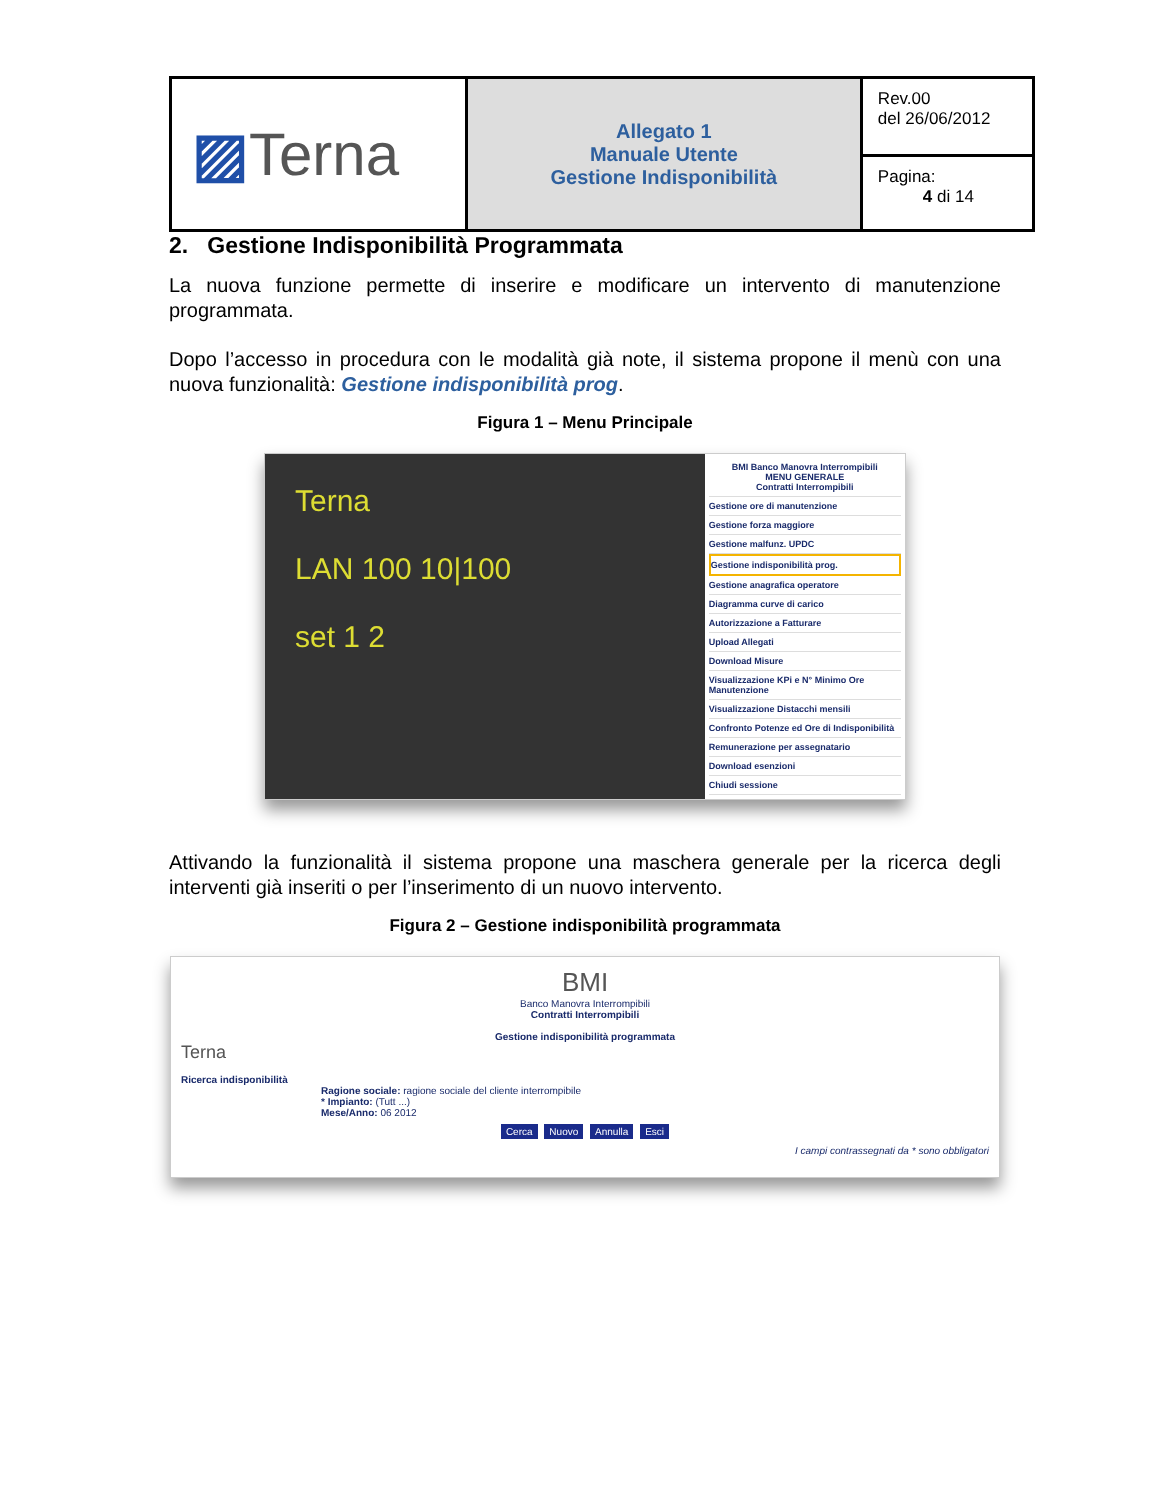| ▨ Terna | Allegato 1 Manuale Utente Gestione Indisponibilità | Rev.00 del 26/06/2012 |
| | | Pagina: 4 di 14 |
2. Gestione Indisponibilità Programmata
La nuova funzione permette di inserire e modificare un intervento di manutenzione programmata.
Dopo l’accesso in procedura con le modalità già note, il sistema propone il menù con una nuova funzionalità: Gestione indisponibilità prog.
Figura 1 – Menu Principale
Terna
LAN 100 10|100
set 1 2
BMI Banco Manovra Interrompibili
MENU GENERALE
Contratti Interrompibili
Gestione ore di manutenzione
Gestione forza maggiore
Gestione malfunz. UPDC
Gestione indisponibilità prog.
Gestione anagrafica operatore
Diagramma curve di carico
Autorizzazione a Fatturare
Upload Allegati
Download Misure
Visualizzazione KPi e N° Minimo Ore Manutenzione
Visualizzazione Distacchi mensili
Confronto Potenze ed Ore di Indisponibilità
Remunerazione per assegnatario
Download esenzioni
Chiudi sessione
Attivando la funzionalità il sistema propone una maschera generale per la ricerca degli interventi già inseriti o per l’inserimento di un nuovo intervento.
Figura 2 – Gestione indisponibilità programmata
BMI
Banco Manovra Interrompibili
Contratti Interrompibili
Gestione indisponibilità programmata
Terna
Ricerca indisponibilità
Ragione sociale: ragione sociale del cliente interrompibile
* Impianto: (Tutt ...)
Mese/Anno: 06 2012
Cerca Nuovo Annulla Esci
I campi contrassegnati da * sono obbligatori